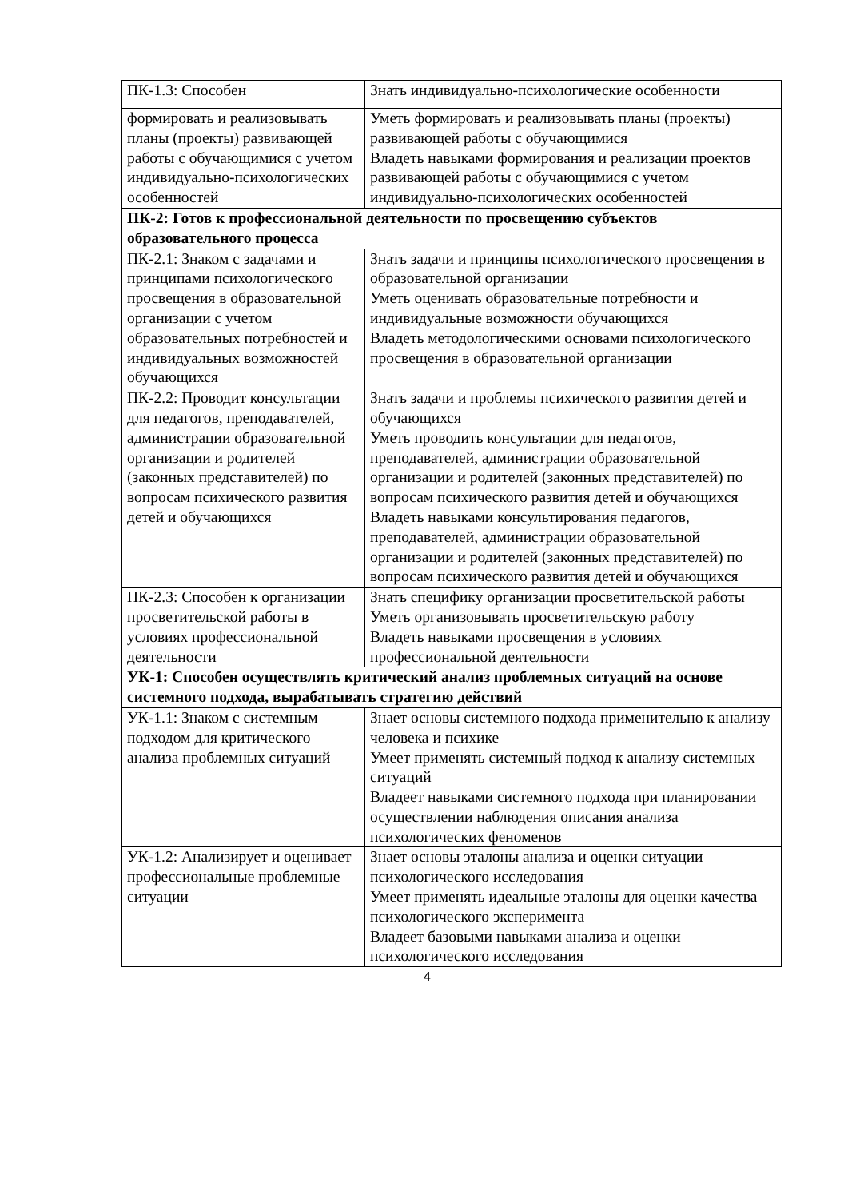| ПК-1.3: Способен | Знать индивидуально-психологические особенности |
| формировать и реализовывать планы (проекты) развивающей работы с обучающимися с учетом индивидуально-психологических особенностей | Уметь формировать и реализовывать планы (проекты) развивающей работы с обучающимися Владеть навыками формирования и реализации проектов развивающей работы с обучающимися с учетом индивидуально-психологических особенностей |
| ПК-2: Готов к профессиональной деятельности по просвещению субъектов образовательного процесса | |
| ПК-2.1: Знаком с задачами и принципами психологического просвещения в образовательной организации с учетом образовательных потребностей и индивидуальных возможностей обучающихся | Знать задачи и принципы психологического просвещения в образовательной организации Уметь оценивать образовательные потребности и индивидуальные возможности обучающихся Владеть методологическими основами психологического просвещения в образовательной организации |
| ПК-2.2: Проводит консультации для педагогов, преподавателей, администрации образовательной организации и родителей (законных представителей) по вопросам психического развития детей и обучающихся | Знать задачи и проблемы психического развития детей и обучающихся Уметь проводить консультации для педагогов, преподавателей, администрации образовательной организации и родителей (законных представителей) по вопросам психического развития детей и обучающихся Владеть навыками консультирования педагогов, преподавателей, администрации образовательной организации и родителей (законных представителей) по вопросам психического развития детей и обучающихся |
| ПК-2.3: Способен к организации просветительской работы в условиях профессиональной деятельности | Знать специфику организации просветительской работы Уметь организовывать просветительскую работу Владеть навыками просвещения в условиях профессиональной деятельности |
| УК-1: Способен осуществлять критический анализ проблемных ситуаций на основе системного подхода, вырабатывать стратегию действий | |
| УК-1.1: Знаком с системным подходом для критического анализа проблемных ситуаций | Знает основы системного подхода применительно к анализу человека и психике Умеет применять системный подход к анализу системных ситуаций Владеет навыками системного подхода при планировании осуществлении наблюдения описания анализа психологических феноменов |
| УК-1.2: Анализирует и оценивает профессиональные проблемные ситуации | Знает основы эталоны анализа и оценки ситуации психологического исследования Умеет применять идеальные эталоны для оценки качества психологического эксперимента Владеет базовыми навыками анализа и оценки психологического исследования |
4